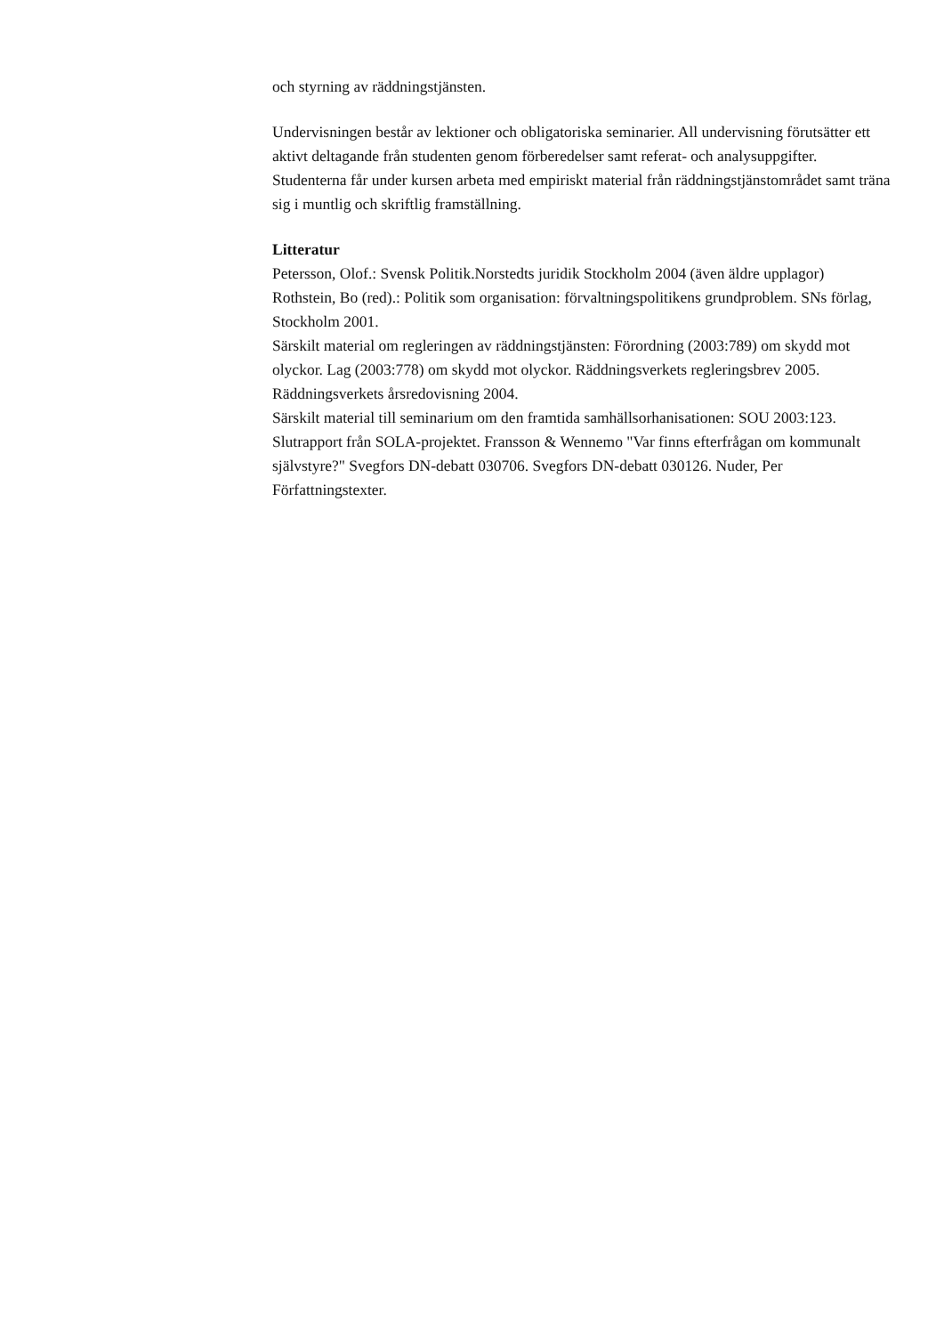och styrning av räddningstjänsten.
Undervisningen består av lektioner och obligatoriska seminarier. All undervisning förutsätter ett aktivt deltagande från studenten genom förberedelser samt referat- och analysuppgifter. Studenterna får under kursen arbeta med empiriskt material från räddningstjänstområdet samt träna sig i muntlig och skriftlig framställning.
Litteratur
Petersson, Olof.: Svensk Politik.Norstedts juridik Stockholm 2004 (även äldre upplagor)
Rothstein, Bo (red).: Politik som organisation: förvaltningspolitikens grundproblem. SNs förlag, Stockholm 2001.
Särskilt material om regleringen av räddningstjänsten: Förordning (2003:789) om skydd mot olyckor. Lag (2003:778) om skydd mot olyckor. Räddningsverkets regleringsbrev 2005.
Räddningsverkets årsredovisning 2004.
Särskilt material till seminarium om den framtida samhällsorhanisationen: SOU 2003:123.
Slutrapport från SOLA-projektet. Fransson & Wennemo "Var finns efterfrågan om kommunalt självstyre?" Svegfors DN-debatt 030706. Svegfors DN-debatt 030126. Nuder, Per Författningstexter.